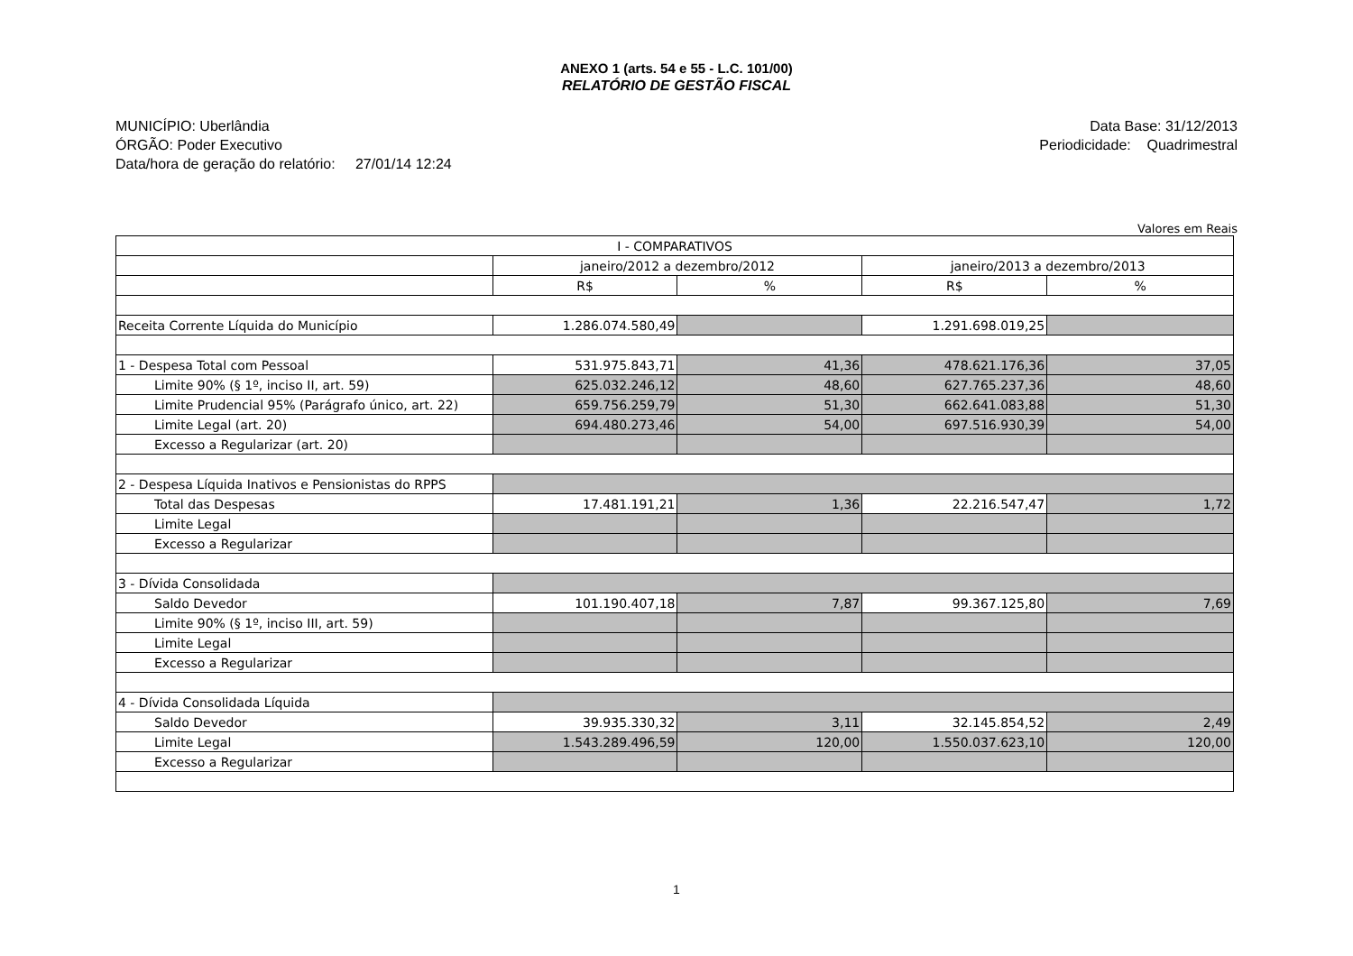ANEXO 1 (arts. 54 e 55 - L.C. 101/00)
RELATÓRIO DE GESTÃO FISCAL
MUNICÍPIO: Uberlândia
ÓRGÃO: Poder Executivo
Data/hora de geração do relatório: 27/01/14 12:24
Data Base: 31/12/2013
Periodicidade: Quadrimestral
Valores em Reais
| I - COMPARATIVOS | | | | |
| | janeiro/2012 a dezembro/2012 | | janeiro/2013 a dezembro/2013 | |
| | R$ | % | R$ | % |
| Receita Corrente Líquida do Município | 1.286.074.580,49 | | 1.291.698.019,25 | |
| 1 - Despesa Total com Pessoal | 531.975.843,71 | 41,36 | 478.621.176,36 | 37,05 |
| Limite 90% (§ 1º, inciso II, art. 59) | 625.032.246,12 | 48,60 | 627.765.237,36 | 48,60 |
| Limite Prudencial 95% (Parágrafo único, art. 22) | 659.756.259,79 | 51,30 | 662.641.083,88 | 51,30 |
| Limite Legal (art. 20) | 694.480.273,46 | 54,00 | 697.516.930,39 | 54,00 |
| Excesso a Regularizar (art. 20) | | | | |
| 2 - Despesa Líquida Inativos e Pensionistas do RPPS | | | | |
| Total das Despesas | 17.481.191,21 | 1,36 | 22.216.547,47 | 1,72 |
| Limite Legal | | | | |
| Excesso a Regularizar | | | | |
| 3 - Dívida Consolidada | | | | |
| Saldo Devedor | 101.190.407,18 | 7,87 | 99.367.125,80 | 7,69 |
| Limite 90% (§ 1º, inciso III, art. 59) | | | | |
| Limite Legal | | | | |
| Excesso a Regularizar | | | | |
| 4 - Dívida Consolidada Líquida | | | | |
| Saldo Devedor | 39.935.330,32 | 3,11 | 32.145.854,52 | 2,49 |
| Limite Legal | 1.543.289.496,59 | 120,00 | 1.550.037.623,10 | 120,00 |
| Excesso a Regularizar | | | | |
1